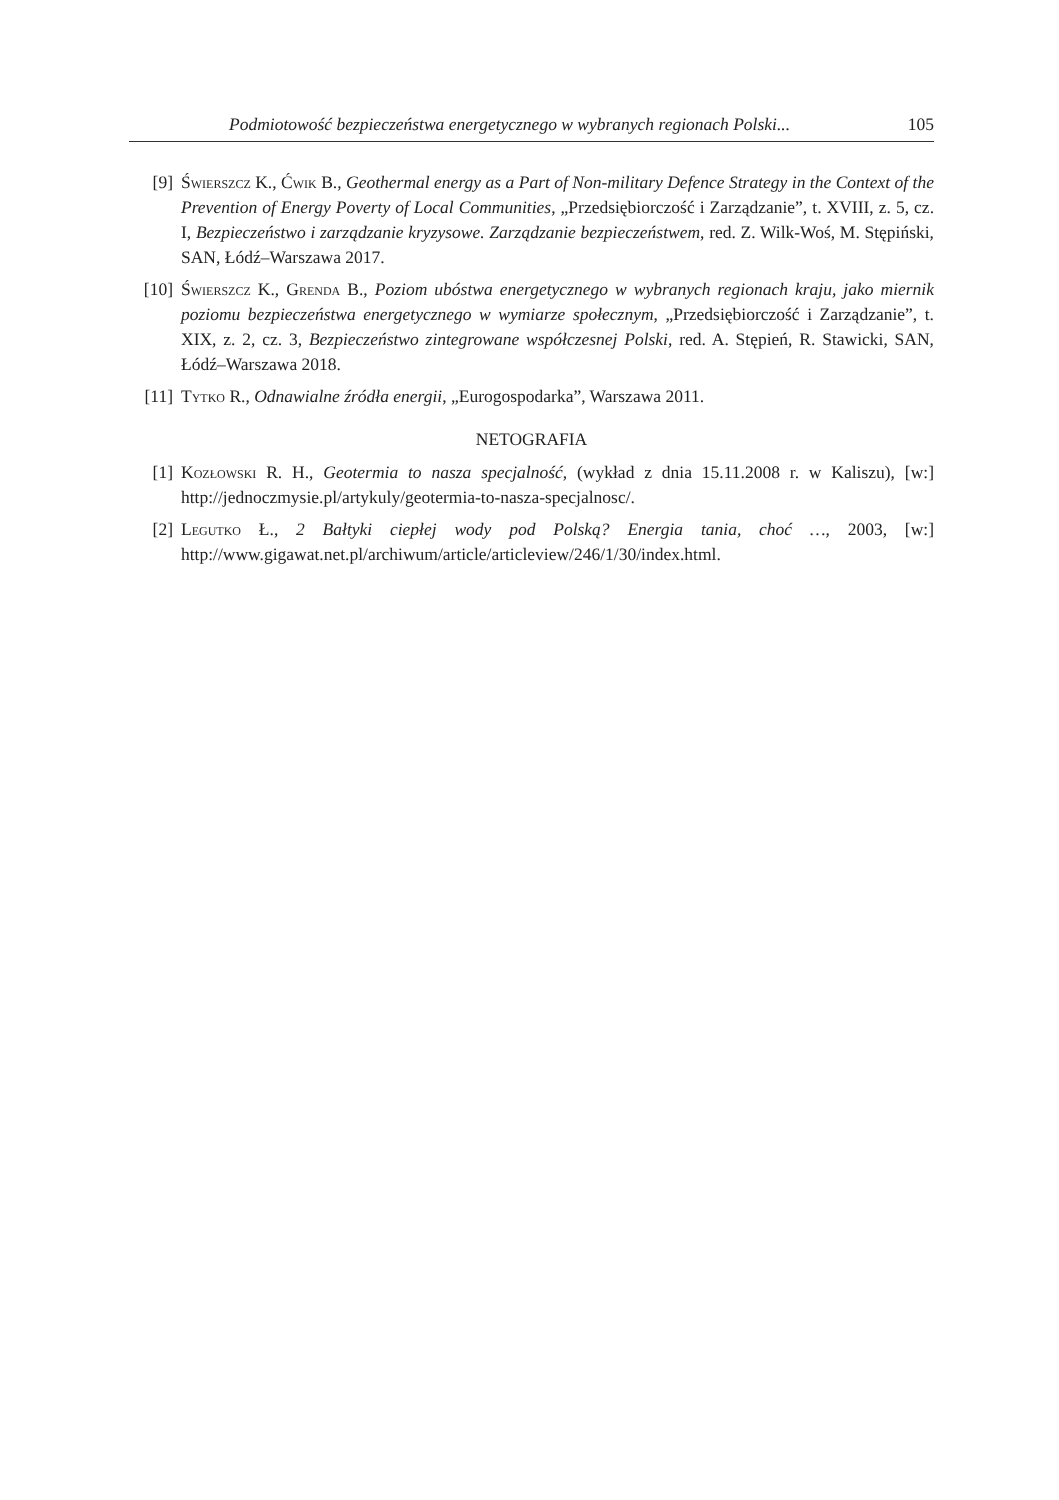Podmiotowość bezpieczeństwa energetycznego w wybranych regionach Polski... 105
[9] Świerszcz K., Ćwik B., Geothermal energy as a Part of Non-military Defence Strategy in the Context of the Prevention of Energy Poverty of Local Communities, „Przedsiębiorczość i Zarządzanie”, t. XVIII, z. 5, cz. I, Bezpieczeństwo i zarządzanie kryzysowe. Zarządzanie bezpieczeństwem, red. Z. Wilk-Woś, M. Stępiński, SAN, Łódź–Warszawa 2017.
[10] Świerszcz K., Grenda B., Poziom ubóstwa energetycznego w wybranych regionach kraju, jako miernik poziomu bezpieczeństwa energetycznego w wymiarze społecznym, „Przedsiębiorczość i Zarządzanie”, t. XIX, z. 2, cz. 3, Bezpieczeństwo zintegrowane współczesnej Polski, red. A. Stępień, R. Stawicki, SAN, Łódź–Warszawa 2018.
[11] Tytko R., Odnawialne źródła energii, „Eurogospodarka”, Warszawa 2011.
NETOGRAFIA
[1] Kozłowski R. H., Geotermia to nasza specjalność, (wykład z dnia 15.11.2008 r. w Kaliszu), [w:] http://jednoczmysie.pl/artykuly/geotermia-to-nasza-specjalnosc/.
[2] Legutko Ł., 2 Bałtyki ciepłej wody pod Polską? Energia tania, choć …, 2003, [w:] http://www.gigawat.net.pl/archiwum/article/articleview/246/1/30/index.html.